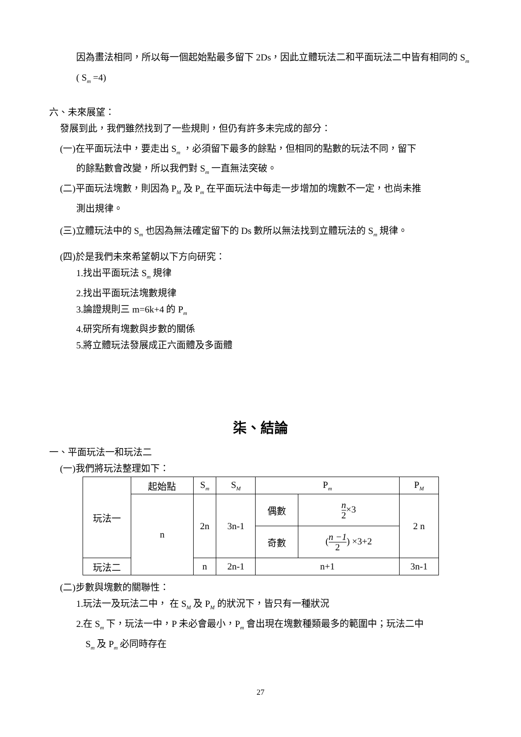因為畫法相同，所以每一個起始點最多留下 2Ds，因此立體玩法二和平面玩法二中皆有相同的 S<sub>m</sub> ( S<sub>m</sub> =4)
六、未來展望：
發展到此，我們雖然找到了一些規則，但仍有許多未完成的部分：
(一)在平面玩法中，要走出 S<sub>m</sub> ，必須留下最多的餘點，但相同的點數的玩法不同，留下
的餘點數會改變，所以我們對 S<sub>m</sub> 一直無法突破。
(二)平面玩法塊數，則因為 P<sub>M</sub> 及 P<sub>m</sub> 在平面玩法中每走一步增加的塊數不一定，也尚未推
測出規律。
(三)立體玩法中的 S<sub>m</sub> 也因為無法確定留下的 Ds 數所以無法找到立體玩法的 S<sub>m</sub> 規律。
(四)於是我們未來希望朝以下方向研究：
1.找出平面玩法 S<sub>m</sub> 規律
2.找出平面玩法塊數規律
3.論證規則三 m=6k+4 的 P<sub>m</sub>
4.研究所有塊數與步數的關係
5.將立體玩法發展成正六面體及多面體
柒、結論
一、平面玩法一和玩法二
(一)我們將玩法整理如下：
| 玩法一 | 起始點 | S<sub>m</sub> | S<sub>M</sub> | P<sub>m</sub> | | P<sub>M</sub> |
| | n | 2n | 3n-1 | 偶數 | n 2 ×3 | 2 n |
| | | | | 奇數 | ( n −1 2 ) ×3+2 | |
| 玩法二 | | n | 2n-1 | n+1 | | 3n-1 |
(二)步數與塊數的關聯性：
1.玩法一及玩法二中， 在 S<sub>M</sub> 及 P<sub>M</sub> 的狀況下，皆只有一種狀況
2.在 S<sub>m</sub> 下，玩法一中，P 未必會最小，P<sub>m</sub> 會出現在塊數種類最多的範圍中；玩法二中
S<sub>m</sub> 及 P<sub>m</sub> 必同時存在
27